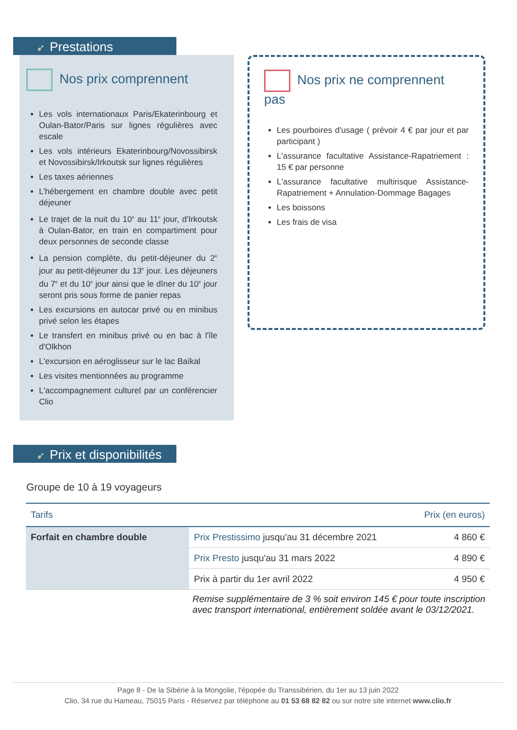➶ Prestations
Nos prix comprennent
Les vols internationaux Paris/Ekaterinbourg et Oulan-Bator/Paris sur lignes régulières avec escale
Les vols intérieurs Ekaterinbourg/Novossibirsk et Novossibirsk/Irkoutsk sur lignes régulières
Les taxes aériennes
L’hébergement en chambre double avec petit déjeuner
Le trajet de la nuit du 10<sup>e</sup> au 11<sup>e</sup> jour, d'Irkoutsk à Oulan-Bator, en train en compartiment pour deux personnes de seconde classe
La pension complète, du petit-déjeuner du 2<sup>e</sup> jour au petit-déjeuner du 13<sup>e</sup> jour. Les déjeuners du 7<sup>e</sup> et du 10<sup>e</sup> jour ainsi que le dîner du 10<sup>e</sup> jour seront pris sous forme de panier repas
Les excursions en autocar privé ou en minibus privé selon les étapes
Le transfert en minibus privé ou en bac à l'île d'Olkhon
L'excursion en aéroglisseur sur le lac Baïkal
Les visites mentionnées au programme
L'accompagnement culturel par un conférencier Clio
Nos prix ne comprennent pas
Les pourboires d'usage ( prévoir 4 € par jour et par participant )
L'assurance facultative Assistance-Rapatriement : 15 € par personne
L'assurance facultative multirisque Assistance-Rapatriement + Annulation-Dommage Bagages
Les boissons
Les frais de visa
➶ Prix et disponibilités
Groupe de 10 à 19 voyageurs
| Tarifs | | Prix (en euros) |
| --- | --- | --- |
| Forfait en chambre double | Prix Prestissimo jusqu'au 31 décembre 2021 | 4 860 € |
| | Prix Presto jusqu'au 31 mars 2022 | 4 890 € |
| | Prix à partir du 1er avril 2022 | 4 950 € |
Remise supplémentaire de 3 % soit environ 145 € pour toute inscription avec transport international, entièrement soldée avant le 03/12/2021.
Page 8 - De la Sibérie à la Mongolie, l'épopée du Transsibérien, du 1er au 13 juin 2022
Clio, 34 rue du Hameau, 75015 Paris - Réservez par téléphone au 01 53 68 82 82 ou sur notre site internet www.clio.fr